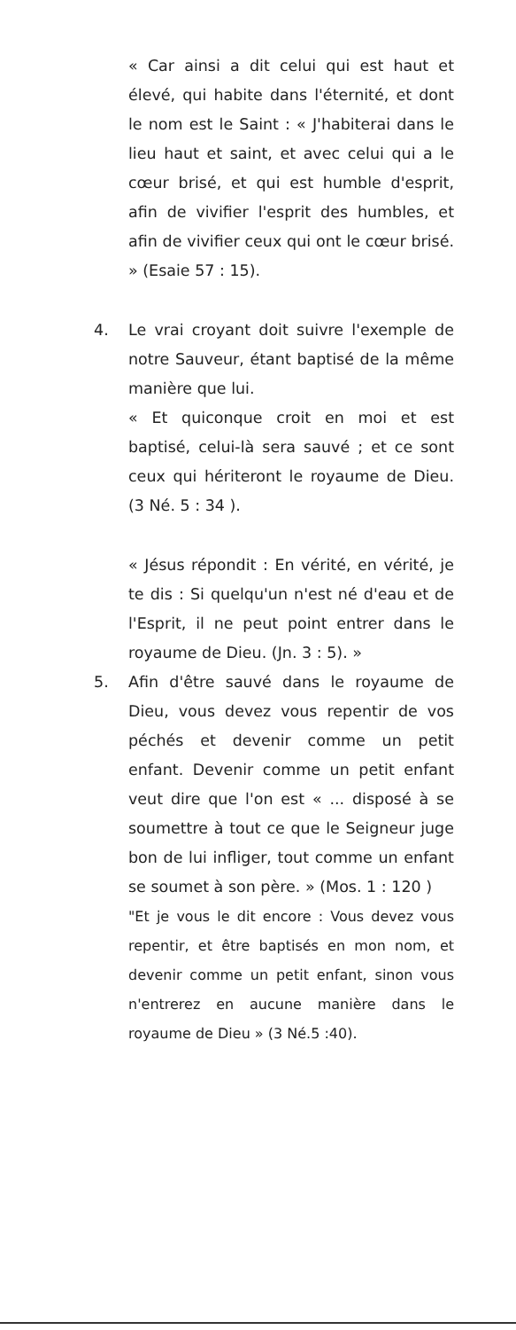« Car ainsi a dit celui qui est haut et élevé, qui habite dans l'éternité, et dont le nom est le Saint : « J'habiterai dans le lieu haut et saint, et avec celui qui a le cœur brisé, et qui est humble d'esprit, afin de vivifier l'esprit des humbles, et afin de vivifier ceux qui ont le cœur brisé. » (Esaie 57 : 15).
4. Le vrai croyant doit suivre l'exemple de notre Sauveur, étant baptisé de la même manière que lui.
« Et quiconque croit en moi et est baptisé, celui-là sera sauvé ; et ce sont ceux qui hériteront le royaume de Dieu. (3 Né. 5 : 34 ).
« Jésus répondit : En vérité, en vérité, je te dis : Si quelqu'un n'est né d'eau et de l'Esprit, il ne peut point entrer dans le royaume de Dieu. (Jn. 3 : 5). »
5. Afin d'être sauvé dans le royaume de Dieu, vous devez vous repentir de vos péchés et devenir comme un petit enfant. Devenir comme un petit enfant veut dire que l'on est « ... disposé à se soumettre à tout ce que le Seigneur juge bon de lui infliger, tout comme un enfant se soumet à son père. » (Mos. 1 : 120 )
"Et je vous le dit encore : Vous devez vous repentir, et être baptisés en mon nom, et devenir comme un petit enfant, sinon vous n'entrerez en aucune manière dans le royaume de Dieu » (3 Né.5 :40).